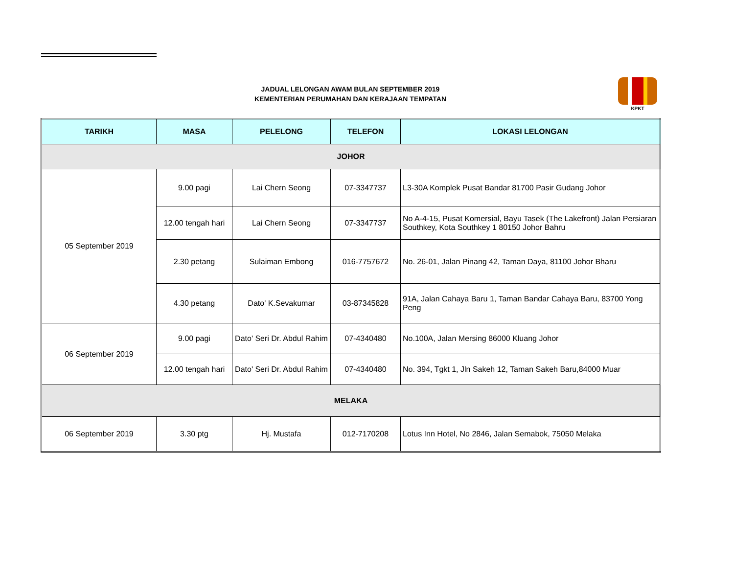JADUAL LELONGAN AWAM BULAN SEPTEMBER 2019
KEMENTERIAN PERUMAHAN DAN KERAJAAN TEMPATAN
KPKT
| TARIKH | MASA | PELELONG | TELEFON | LOKASI LELONGAN |
| --- | --- | --- | --- | --- |
| JOHOR | | | | |
| 05 September 2019 | 9.00 pagi | Lai Chern Seong | 07-3347737 | L3-30A Komplek Pusat Bandar 81700 Pasir Gudang Johor |
| | 12.00 tengah hari | Lai Chern Seong | 07-3347737 | No A-4-15, Pusat Komersial, Bayu Tasek (The Lakefront) Jalan Persiaran Southkey, Kota Southkey 1 80150 Johor Bahru |
| | 2.30 petang | Sulaiman Embong | 016-7757672 | No. 26-01, Jalan Pinang 42, Taman Daya, 81100 Johor Bharu |
| | 4.30 petang | Dato' K.Sevakumar | 03-87345828 | 91A, Jalan Cahaya Baru 1, Taman Bandar Cahaya Baru, 83700 Yong Peng |
| 06 September 2019 | 9.00 pagi | Dato' Seri Dr. Abdul Rahim | 07-4340480 | No.100A, Jalan Mersing 86000 Kluang Johor |
| | 12.00 tengah hari | Dato' Seri Dr. Abdul Rahim | 07-4340480 | No. 394, Tgkt 1, Jln Sakeh 12, Taman Sakeh Baru,84000 Muar |
| MELAKA | | | | |
| 06 September 2019 | 3.30 ptg | Hj. Mustafa | 012-7170208 | Lotus Inn Hotel, No 2846, Jalan Semabok, 75050 Melaka |